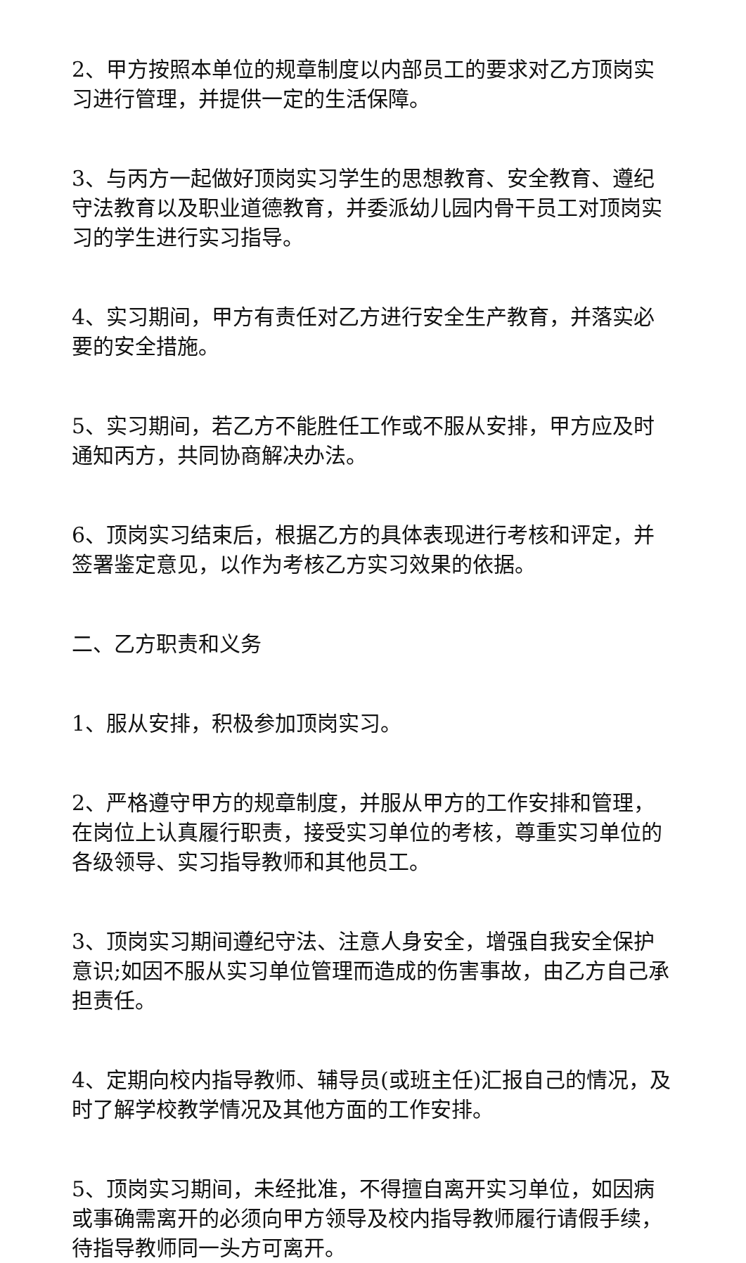2、甲方按照本单位的规章制度以内部员工的要求对乙方顶岗实习进行管理，并提供一定的生活保障。
3、与丙方一起做好顶岗实习学生的思想教育、安全教育、遵纪守法教育以及职业道德教育，并委派幼儿园内骨干员工对顶岗实习的学生进行实习指导。
4、实习期间，甲方有责任对乙方进行安全生产教育，并落实必要的安全措施。
5、实习期间，若乙方不能胜任工作或不服从安排，甲方应及时通知丙方，共同协商解决办法。
6、顶岗实习结束后，根据乙方的具体表现进行考核和评定，并签署鉴定意见，以作为考核乙方实习效果的依据。
二、乙方职责和义务
1、服从安排，积极参加顶岗实习。
2、严格遵守甲方的规章制度，并服从甲方的工作安排和管理，在岗位上认真履行职责，接受实习单位的考核，尊重实习单位的各级领导、实习指导教师和其他员工。
3、顶岗实习期间遵纪守法、注意人身安全，增强自我安全保护意识;如因不服从实习单位管理而造成的伤害事故，由乙方自己承担责任。
4、定期向校内指导教师、辅导员(或班主任)汇报自己的情况，及时了解学校教学情况及其他方面的工作安排。
5、顶岗实习期间，未经批准，不得擅自离开实习单位，如因病或事确需离开的必须向甲方领导及校内指导教师履行请假手续，待指导教师同一头方可离开。